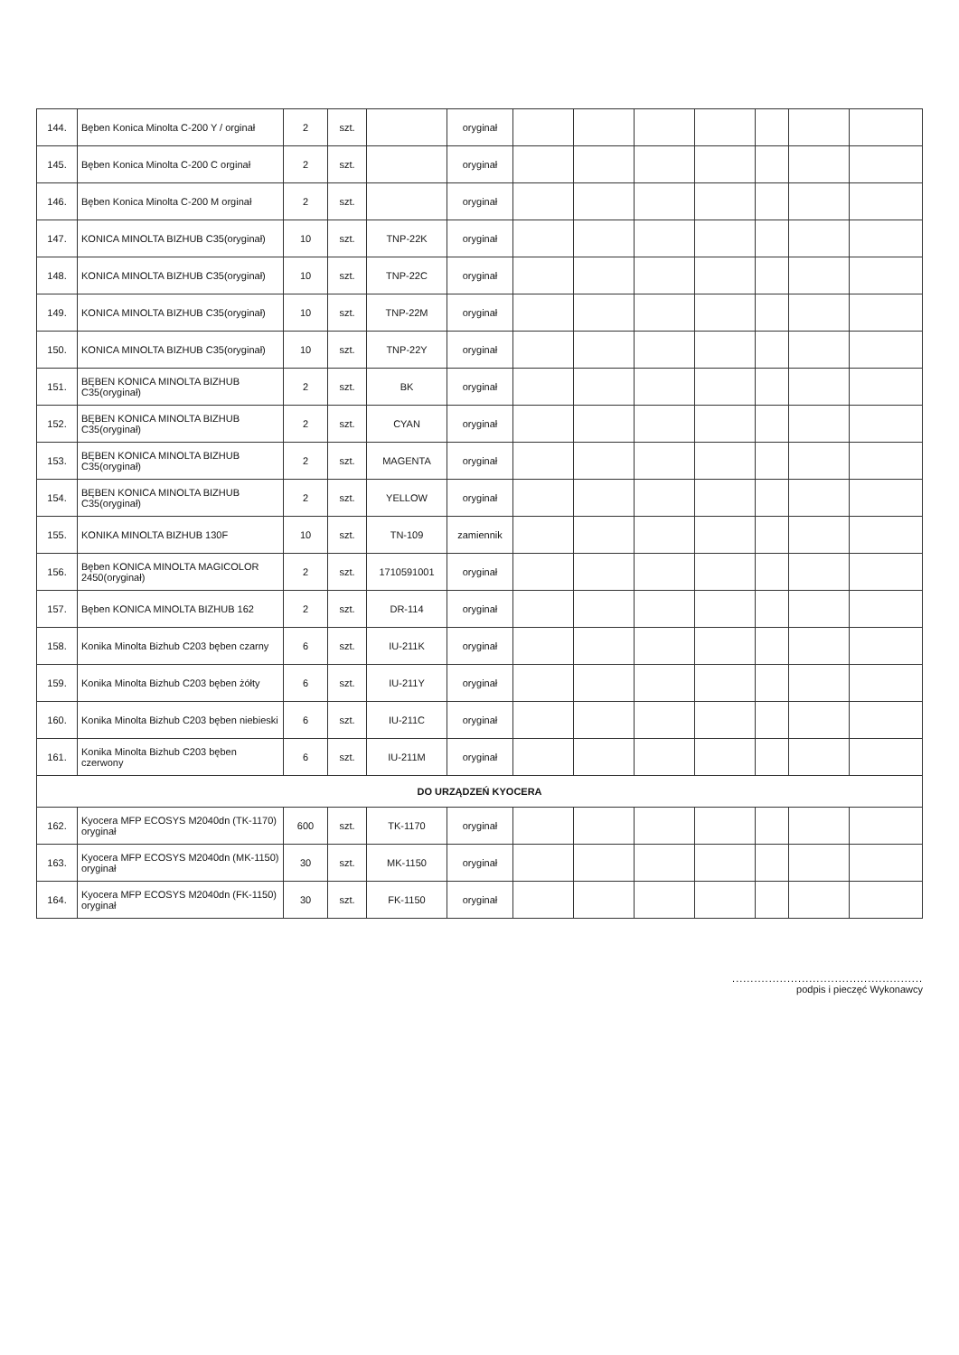| 144. | Bęben Konica Minolta C-200 Y / orginał | 2 | szt. | | oryginał | | | | | | | |
| 145. | Bęben Konica Minolta C-200 C orginał | 2 | szt. | | oryginał | | | | | | | |
| 146. | Bęben Konica Minolta C-200 M orginał | 2 | szt. | | oryginał | | | | | | | |
| 147. | KONICA MINOLTA BIZHUB C35(oryginał) | 10 | szt. | TNP-22K | oryginał | | | | | | | |
| 148. | KONICA MINOLTA BIZHUB C35(oryginał) | 10 | szt. | TNP-22C | oryginał | | | | | | | |
| 149. | KONICA MINOLTA BIZHUB C35(oryginał) | 10 | szt. | TNP-22M | oryginał | | | | | | | |
| 150. | KONICA MINOLTA BIZHUB C35(oryginał) | 10 | szt. | TNP-22Y | oryginał | | | | | | | |
| 151. | BĘBEN KONICA MINOLTA BIZHUB C35(oryginał) | 2 | szt. | BK | oryginał | | | | | | | |
| 152. | BĘBEN KONICA MINOLTA BIZHUB C35(oryginał) | 2 | szt. | CYAN | oryginał | | | | | | | |
| 153. | BĘBEN KONICA MINOLTA BIZHUB C35(oryginał) | 2 | szt. | MAGENTA | oryginał | | | | | | | |
| 154. | BĘBEN KONICA MINOLTA BIZHUB C35(oryginał) | 2 | szt. | YELLOW | oryginał | | | | | | | |
| 155. | KONIKA MINOLTA BIZHUB 130F | 10 | szt. | TN-109 | zamiennik | | | | | | | |
| 156. | Bęben KONICA MINOLTA MAGICOLOR 2450(oryginał) | 2 | szt. | 1710591001 | oryginał | | | | | | | |
| 157. | Bęben KONICA MINOLTA BIZHUB 162 | 2 | szt. | DR-114 | oryginał | | | | | | | |
| 158. | Konika Minolta Bizhub C203 bęben czarny | 6 | szt. | IU-211K | oryginał | | | | | | | |
| 159. | Konika Minolta Bizhub C203 bęben żółty | 6 | szt. | IU-211Y | oryginał | | | | | | | |
| 160. | Konika Minolta Bizhub C203 bęben niebieski | 6 | szt. | IU-211C | oryginał | | | | | | | |
| 161. | Konika Minolta Bizhub C203 bęben czerwony | 6 | szt. | IU-211M | oryginał | | | | | | | |
| DO URZĄDZEŃ KYOCERA | | | | | | | | | | | | |
| 162. | Kyocera MFP ECOSYS M2040dn (TK-1170) oryginał | 600 | szt. | TK-1170 | oryginał | | | | | | | |
| 163. | Kyocera MFP ECOSYS M2040dn (MK-1150) oryginał | 30 | szt. | MK-1150 | oryginał | | | | | | | |
| 164. | Kyocera MFP ECOSYS M2040dn (FK-1150) oryginał | 30 | szt. | FK-1150 | oryginał | | | | | | | |
....................................................
podpis i pieczęć Wykonawcy